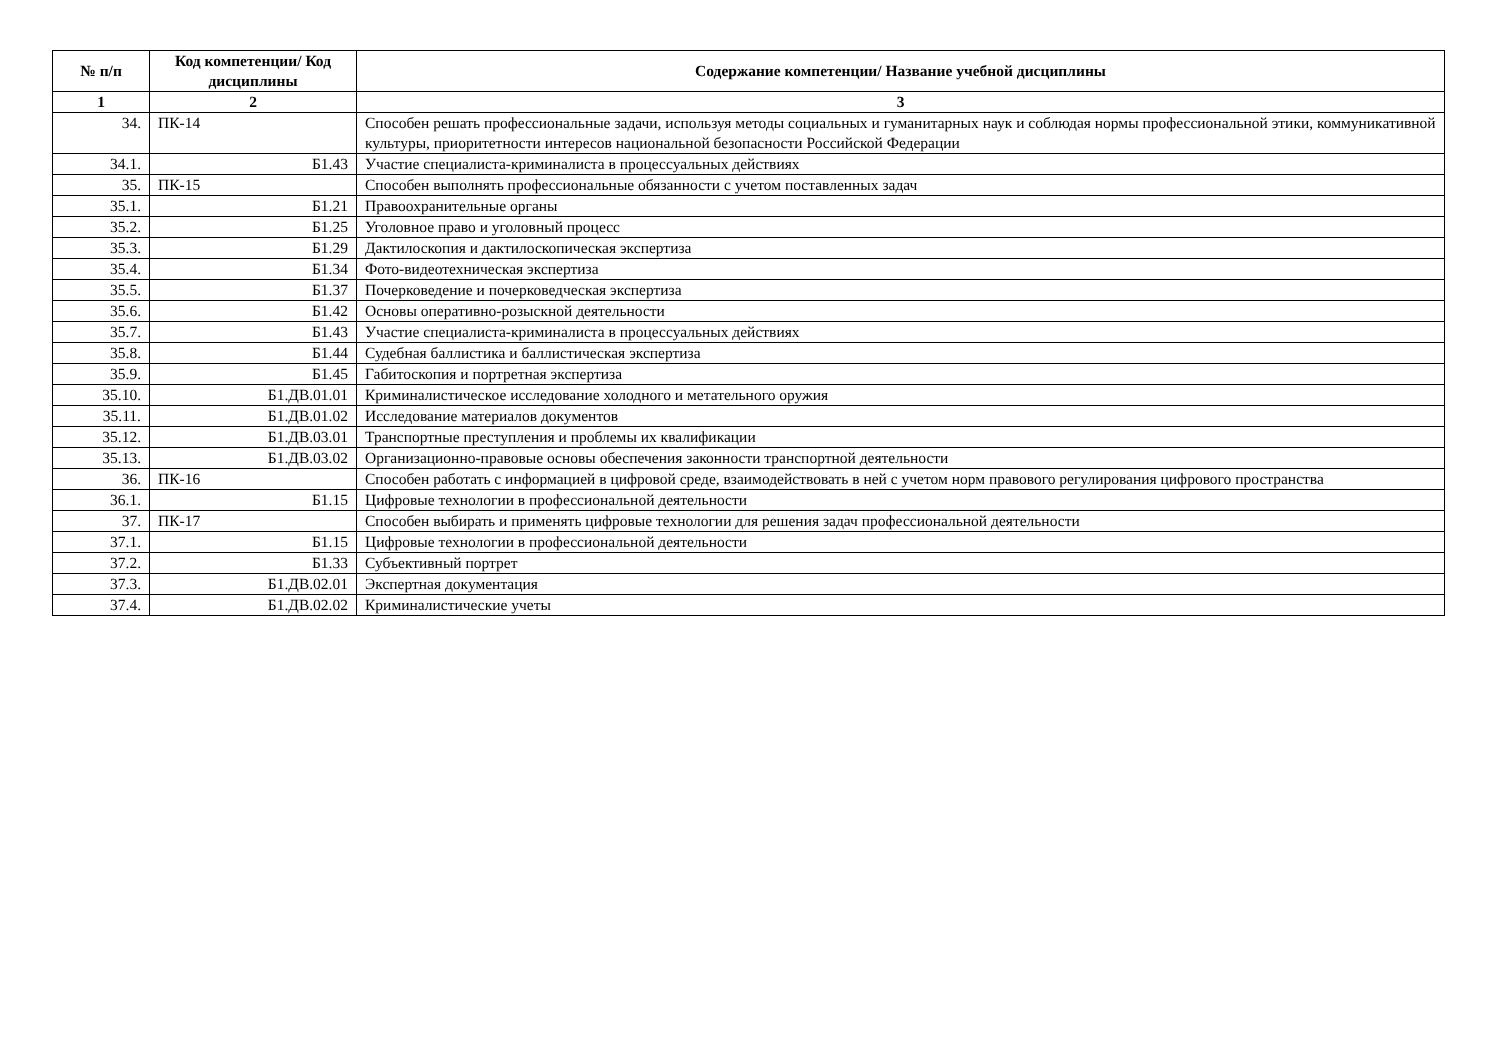| № п/п | Код компетенции/ Код дисциплины | Содержание компетенции/ Название учебной дисциплины |
| --- | --- | --- |
| 1 | 2 | 3 |
| 34. | ПК-14 | Способен решать профессиональные задачи, используя методы социальных и гуманитарных наук и соблюдая нормы профессиональной этики, коммуникативной культуры, приоритетности интересов национальной безопасности Российской Федерации |
| 34.1. | Б1.43 | Участие специалиста-криминалиста в процессуальных действиях |
| 35. | ПК-15 | Способен выполнять профессиональные обязанности с учетом поставленных задач |
| 35.1. | Б1.21 | Правоохранительные органы |
| 35.2. | Б1.25 | Уголовное право и уголовный процесс |
| 35.3. | Б1.29 | Дактилоскопия и дактилоскопическая экспертиза |
| 35.4. | Б1.34 | Фото-видеотехническая экспертиза |
| 35.5. | Б1.37 | Почерковедение и почерковедческая экспертиза |
| 35.6. | Б1.42 | Основы оперативно-розыскной деятельности |
| 35.7. | Б1.43 | Участие специалиста-криминалиста в процессуальных действиях |
| 35.8. | Б1.44 | Судебная баллистика и баллистическая экспертиза |
| 35.9. | Б1.45 | Габитоскопия и портретная экспертиза |
| 35.10. | Б1.ДВ.01.01 | Криминалистическое исследование холодного и метательного оружия |
| 35.11. | Б1.ДВ.01.02 | Исследование материалов документов |
| 35.12. | Б1.ДВ.03.01 | Транспортные преступления и проблемы их квалификации |
| 35.13. | Б1.ДВ.03.02 | Организационно-правовые основы обеспечения законности транспортной деятельности |
| 36. | ПК-16 | Способен работать с информацией в цифровой среде, взаимодействовать в ней с учетом норм правового регулирования цифрового пространства |
| 36.1. | Б1.15 | Цифровые технологии в профессиональной деятельности |
| 37. | ПК-17 | Способен выбирать и применять цифровые технологии для решения задач профессиональной деятельности |
| 37.1. | Б1.15 | Цифровые технологии в профессиональной деятельности |
| 37.2. | Б1.33 | Субъективный портрет |
| 37.3. | Б1.ДВ.02.01 | Экспертная документация |
| 37.4. | Б1.ДВ.02.02 | Криминалистические учеты |